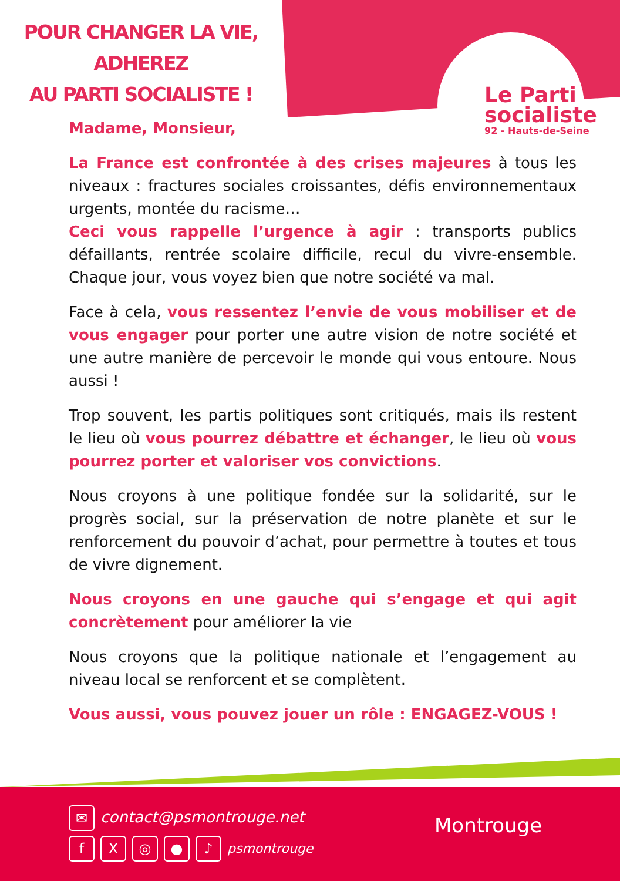POUR CHANGER LA VIE,
ADHEREZ
AU PARTI SOCIALISTE !
Le Parti
socialiste
92 - Hauts-de-Seine
Madame, Monsieur,
La France est confrontée à des crises majeures à tous les niveaux : fractures sociales croissantes, défis environnementaux urgents, montée du racisme…
Ceci vous rappelle l’urgence à agir : transports publics défaillants, rentrée scolaire difficile, recul du vivre-ensemble. Chaque jour, vous voyez bien que notre société va mal.
Face à cela, vous ressentez l’envie de vous mobiliser et de vous engager pour porter une autre vision de notre société et une autre manière de percevoir le monde qui vous entoure. Nous aussi !
Trop souvent, les partis politiques sont critiqués, mais ils restent le lieu où vous pourrez débattre et échanger, le lieu où vous pourrez porter et valoriser vos convictions.
Nous croyons à une politique fondée sur la solidarité, sur le progrès social, sur la préservation de notre planète et sur le renforcement du pouvoir d’achat, pour permettre à toutes et tous de vivre dignement.
Nous croyons en une gauche qui s’engage et qui agit concrètement pour améliorer la vie
Nous croyons que la politique nationale et l’engagement au niveau local se renforcent et se complètent.
Vous aussi, vous pouvez jouer un rôle : ENGAGEZ-VOUS !
✉ contact@psmontrouge.net
fX ◎ ● ♪ psmontrouge
Montrouge